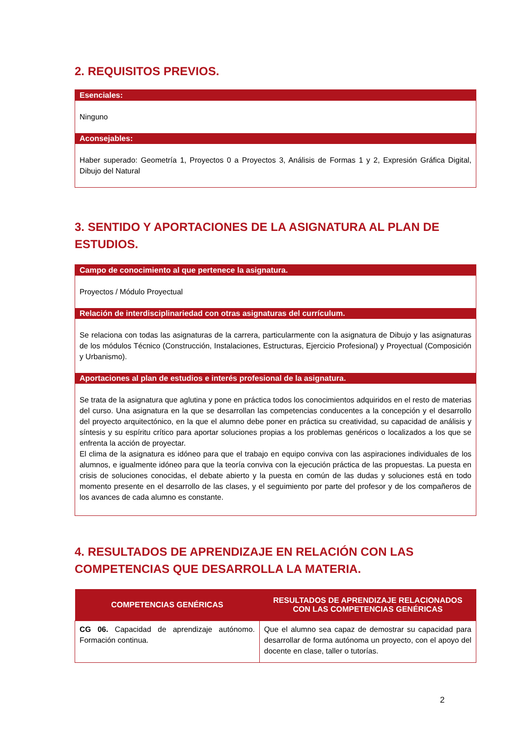2. REQUISITOS PREVIOS.
Esenciales:
Ninguno
Aconsejables:
Haber superado: Geometría 1, Proyectos 0 a Proyectos 3, Análisis de Formas 1 y 2, Expresión Gráfica Digital, Dibujo del Natural
3. SENTIDO Y APORTACIONES DE LA ASIGNATURA AL PLAN DE ESTUDIOS.
Campo de conocimiento al que pertenece la asignatura.
Proyectos / Módulo Proyectual
Relación de interdisciplinariedad con otras asignaturas del currículum.
Se relaciona con todas las asignaturas de la carrera, particularmente con la asignatura de Dibujo y las asignaturas de los módulos Técnico (Construcción, Instalaciones, Estructuras, Ejercicio Profesional) y Proyectual (Composición y Urbanismo).
Aportaciones al plan de estudios e interés profesional de la asignatura.
Se trata de la asignatura que aglutina y pone en práctica todos los conocimientos adquiridos en el resto de materias del curso. Una asignatura en la que se desarrollan las competencias conducentes a la concepción y el desarrollo del proyecto arquitectónico, en la que el alumno debe poner en práctica su creatividad, su capacidad de análisis y síntesis y su espíritu crítico para aportar soluciones propias a los problemas genéricos o localizados a los que se enfrenta la acción de proyectar.
El clima de la asignatura es idóneo para que el trabajo en equipo conviva con las aspiraciones individuales de los alumnos, e igualmente idóneo para que la teoría conviva con la ejecución práctica de las propuestas. La puesta en crisis de soluciones conocidas, el debate abierto y la puesta en común de las dudas y soluciones está en todo momento presente en el desarrollo de las clases, y el seguimiento por parte del profesor y de los compañeros de los avances de cada alumno es constante.
4. RESULTADOS DE APRENDIZAJE EN RELACIÓN CON LAS COMPETENCIAS QUE DESARROLLA LA MATERIA.
| COMPETENCIAS GENÉRICAS | RESULTADOS DE APRENDIZAJE RELACIONADOS CON LAS COMPETENCIAS GENÉRICAS |
| --- | --- |
| CG 06. Capacidad de aprendizaje autónomo. Formación continua. | Que el alumno sea capaz de demostrar su capacidad para desarrollar de forma autónoma un proyecto, con el apoyo del docente en clase, taller o tutorías. |
2